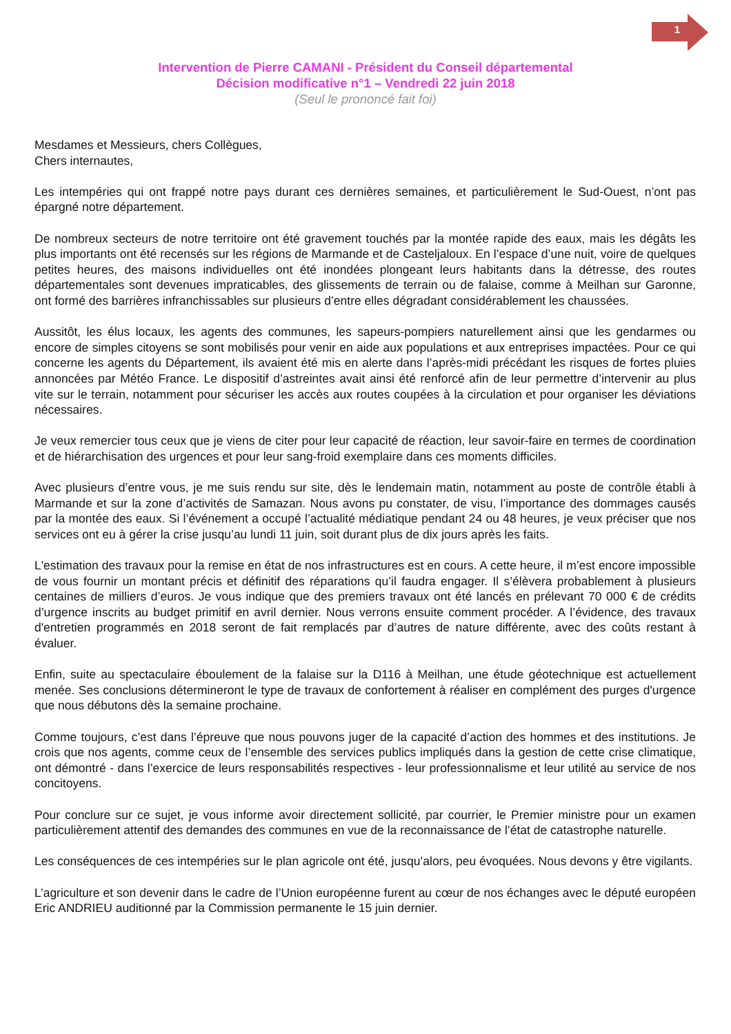1
Intervention de Pierre CAMANI - Président du Conseil départemental
Décision modificative n°1 – Vendredi 22 juin 2018
(Seul le prononcé fait foi)
Mesdames et Messieurs, chers Collègues,
Chers internautes,
Les intempéries qui ont frappé notre pays durant ces dernières semaines, et particulièrement le Sud-Ouest, n’ont pas épargné notre département.
De nombreux secteurs de notre territoire ont été gravement touchés par la montée rapide des eaux, mais les dégâts les plus importants ont été recensés sur les régions de Marmande et de Casteljaloux. En l’espace d’une nuit, voire de quelques petites heures, des maisons individuelles ont été inondées plongeant leurs habitants dans la détresse, des routes départementales sont devenues impraticables, des glissements de terrain ou de falaise, comme à Meilhan sur Garonne, ont formé des barrières infranchissables sur plusieurs d’entre elles dégradant considérablement les chaussées.
Aussitôt, les élus locaux, les agents des communes, les sapeurs-pompiers naturellement ainsi que les gendarmes ou encore de simples citoyens se sont mobilisés pour venir en aide aux populations et aux entreprises impactées. Pour ce qui concerne les agents du Département, ils avaient été mis en alerte dans l’après-midi précédant les risques de fortes pluies annoncées par Météo France. Le dispositif d’astreintes avait ainsi été renforcé afin de leur permettre d’intervenir au plus vite sur le terrain, notamment pour sécuriser les accès aux routes coupées à la circulation et pour organiser les déviations nécessaires.
Je veux remercier tous ceux que je viens de citer pour leur capacité de réaction, leur savoir-faire en termes de coordination et de hiérarchisation des urgences et pour leur sang-froid exemplaire dans ces moments difficiles.
Avec plusieurs d’entre vous, je me suis rendu sur site, dès le lendemain matin, notamment au poste de contrôle établi à Marmande et sur la zone d’activités de Samazan. Nous avons pu constater, de visu, l’importance des dommages causés par la montée des eaux. Si l’événement a occupé l’actualité médiatique pendant 24 ou 48 heures, je veux préciser que nos services ont eu à gérer la crise jusqu’au lundi 11 juin, soit durant plus de dix jours après les faits.
L'estimation des travaux pour la remise en état de nos infrastructures est en cours. A cette heure, il m’est encore impossible de vous fournir un montant précis et définitif des réparations qu’il faudra engager. Il s’élèvera probablement à plusieurs centaines de milliers d’euros. Je vous indique que des premiers travaux ont été lancés en prélevant 70 000 € de crédits d’urgence inscrits au budget primitif en avril dernier. Nous verrons ensuite comment procéder. A l’évidence, des travaux d'entretien programmés en 2018 seront de fait remplacés par d’autres de nature différente, avec des coûts restant à évaluer.
Enfin, suite au spectaculaire éboulement de la falaise sur la D116 à Meilhan, une étude géotechnique est actuellement menée. Ses conclusions détermineront le type de travaux de confortement à réaliser en complément des purges d'urgence que nous débutons dès la semaine prochaine.
Comme toujours, c’est dans l’épreuve que nous pouvons juger de la capacité d’action des hommes et des institutions. Je crois que nos agents, comme ceux de l’ensemble des services publics impliqués dans la gestion de cette crise climatique, ont démontré - dans l’exercice de leurs responsabilités respectives - leur professionnalisme et leur utilité au service de nos concitoyens.
Pour conclure sur ce sujet, je vous informe avoir directement sollicité, par courrier, le Premier ministre pour un examen particulièrement attentif des demandes des communes en vue de la reconnaissance de l’état de catastrophe naturelle.
Les conséquences de ces intempéries sur le plan agricole ont été, jusqu’alors, peu évoquées. Nous devons y être vigilants.
L’agriculture et son devenir dans le cadre de l’Union européenne furent au cœur de nos échanges avec le député européen Eric ANDRIEU auditionné par la Commission permanente le 15 juin dernier.